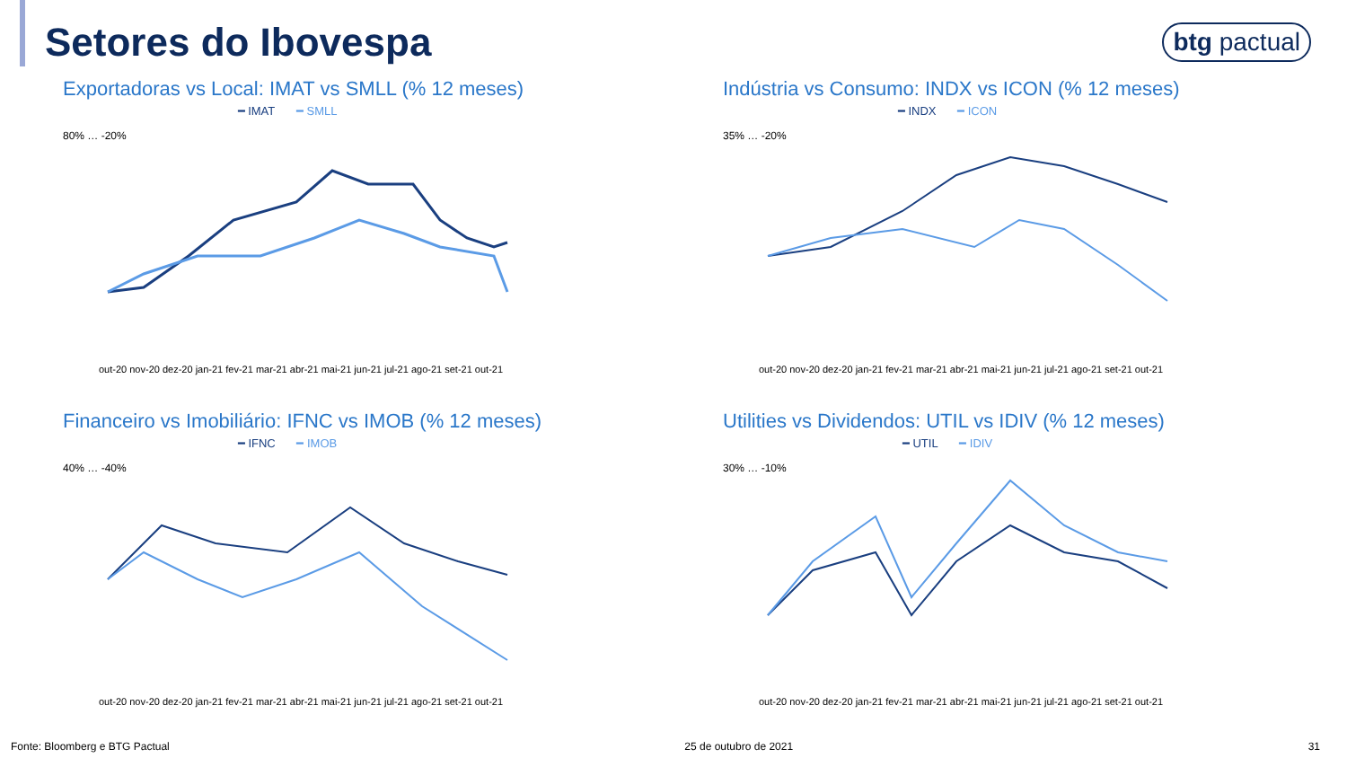Setores do Ibovespa
btg pactual
Exportadoras vs Local: IMAT vs SMLL (% 12 meses)
━ IMAT ━ SMLL
80% … -20%
out-20 nov-20 dez-20 jan-21 fev-21 mar-21 abr-21 mai-21 jun-21 jul-21 ago-21 set-21 out-21
Indústria vs Consumo: INDX vs ICON (% 12 meses)
━ INDX ━ ICON
35% … -20%
out-20 nov-20 dez-20 jan-21 fev-21 mar-21 abr-21 mai-21 jun-21 jul-21 ago-21 set-21 out-21
Financeiro vs Imobiliário: IFNC vs IMOB (% 12 meses)
━ IFNC ━ IMOB
40% … -40%
out-20 nov-20 dez-20 jan-21 fev-21 mar-21 abr-21 mai-21 jun-21 jul-21 ago-21 set-21 out-21
Utilities vs Dividendos: UTIL vs IDIV (% 12 meses)
━ UTIL ━ IDIV
30% … -10%
out-20 nov-20 dez-20 jan-21 fev-21 mar-21 abr-21 mai-21 jun-21 jul-21 ago-21 set-21 out-21
Fonte: Bloomberg e BTG Pactual 25 de outubro de 2021 31